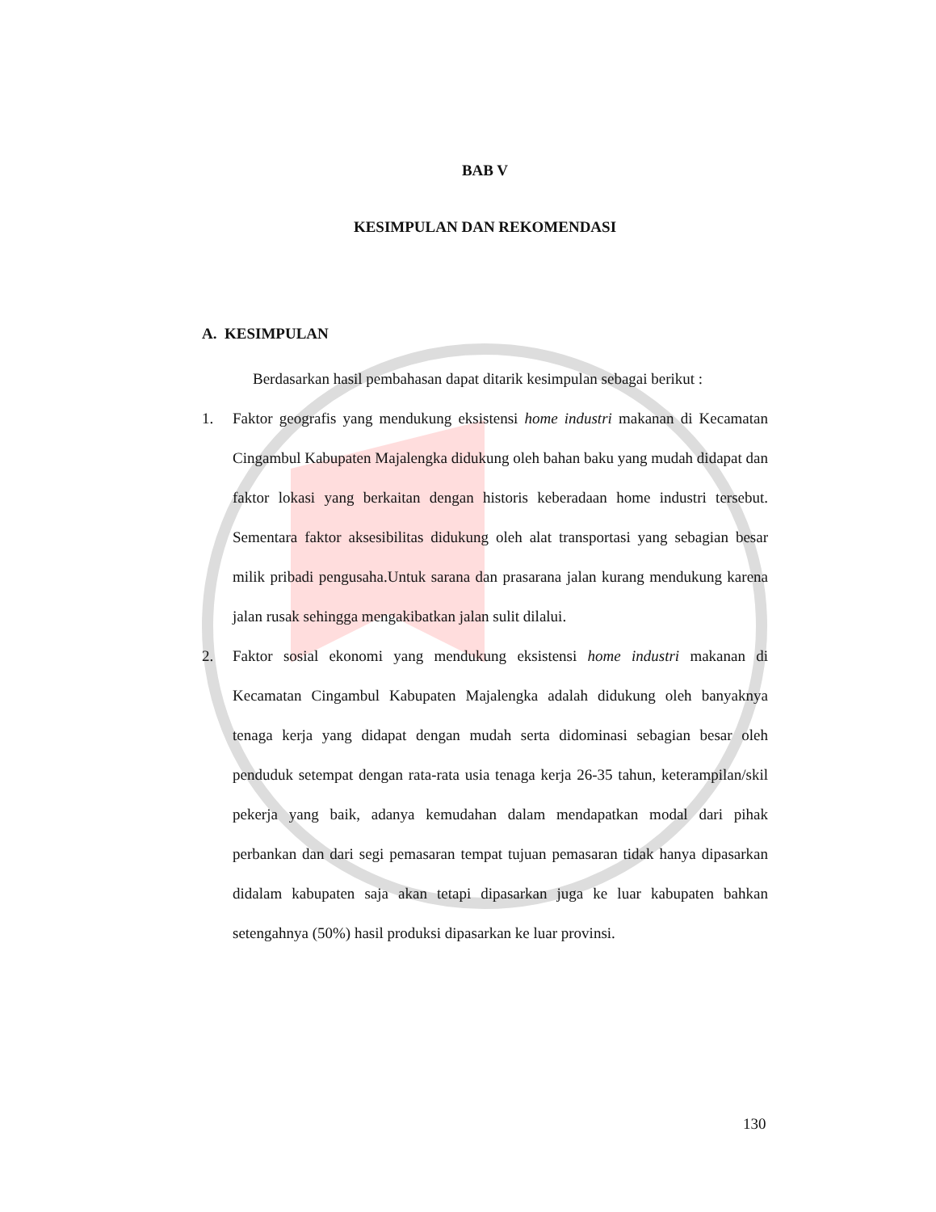BAB V
KESIMPULAN DAN REKOMENDASI
A. KESIMPULAN
Berdasarkan hasil pembahasan dapat ditarik kesimpulan sebagai berikut :
1. Faktor geografis yang mendukung eksistensi home industri makanan di Kecamatan Cingambul Kabupaten Majalengka didukung oleh bahan baku yang mudah didapat dan faktor lokasi yang berkaitan dengan historis keberadaan home industri tersebut. Sementara faktor aksesibilitas didukung oleh alat transportasi yang sebagian besar milik pribadi pengusaha.Untuk sarana dan prasarana jalan kurang mendukung karena jalan rusak sehingga mengakibatkan jalan sulit dilalui.
2. Faktor sosial ekonomi yang mendukung eksistensi home industri makanan di Kecamatan Cingambul Kabupaten Majalengka adalah didukung oleh banyaknya tenaga kerja yang didapat dengan mudah serta didominasi sebagian besar oleh penduduk setempat dengan rata-rata usia tenaga kerja 26-35 tahun, keterampilan/skil pekerja yang baik, adanya kemudahan dalam mendapatkan modal dari pihak perbankan dan dari segi pemasaran tempat tujuan pemasaran tidak hanya dipasarkan didalam kabupaten saja akan tetapi dipasarkan juga ke luar kabupaten bahkan setengahnya (50%) hasil produksi dipasarkan ke luar provinsi.
130